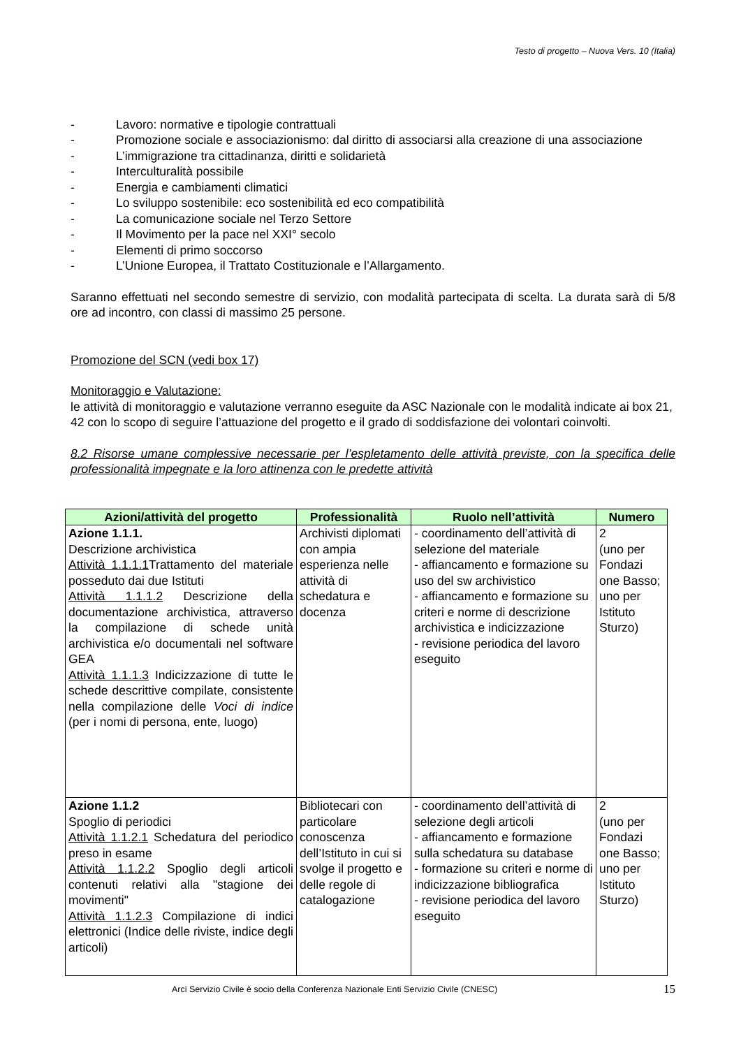Testo di progetto – Nuova Vers. 10 (Italia)
- Lavoro: normative e tipologie contrattuali
- Promozione sociale e associazionismo: dal diritto di associarsi alla creazione di una associazione
- L’immigrazione tra cittadinanza, diritti e solidarietà
- Interculturalità possibile
- Energia e cambiamenti climatici
- Lo sviluppo sostenibile: eco sostenibilità ed eco compatibilità
- La comunicazione sociale nel Terzo Settore
- Il Movimento per la pace nel XXI° secolo
- Elementi di primo soccorso
- L’Unione Europea, il Trattato Costituzionale e l’Allargamento.
Saranno effettuati nel secondo semestre di servizio, con modalità partecipata di scelta. La durata sarà di 5/8 ore ad incontro, con classi di massimo 25 persone.
Promozione del SCN (vedi box 17)
Monitoraggio e Valutazione:
le attività di monitoraggio e valutazione verranno eseguite da ASC Nazionale con le modalità indicate ai box 21, 42 con lo scopo di seguire l’attuazione del progetto e il grado di soddisfazione dei volontari coinvolti.
8.2 Risorse umane complessive necessarie per l’espletamento delle attività previste, con la specifica delle professionalità impegnate e la loro attinenza con le predette attività
| Azioni/attività del progetto | Professionalità | Ruolo nell’attività | Numero |
| --- | --- | --- | --- |
| Azione 1.1.1. Descrizione archivistica Attività 1.1.1.1 Trattamento del materiale posseduto dai due Istituti Attività 1.1.1.2 Descrizione della documentazione archivistica, attraverso la compilazione di schede unità archivistica e/o documentali nel software GEA Attività 1.1.1.3 Indicizzazione di tutte le schede descrittive compilate, consistente nella compilazione delle Voci di indice (per i nomi di persona, ente, luogo) | Archivisti diplomati con ampia esperienza nelle attività di schedatura e docenza | - coordinamento dell’attività di selezione del materiale - affiancamento e formazione su uso del sw archivistico - affiancamento e formazione su criteri e norme di descrizione archivistica e indicizzazione - revisione periodica del lavoro eseguito | 2 (uno per Fondazi one Basso; uno per Istituto Sturzo) |
| Azione 1.1.2 Spoglio di periodici Attività 1.1.2.1 Schedatura del periodico preso in esame Attività 1.1.2.2 Spoglio degli articoli contenuti relativi alla "stagione dei movimenti" Attività 1.1.2.3 Compilazione di indici elettronici (Indice delle riviste, indice degli articoli) | Bibliotecari con particolare conoscenza dell’Istituto in cui si svolge il progetto e delle regole di catalogazione | - coordinamento dell’attività di selezione degli articoli - affiancamento e formazione sulla schedatura su database - formazione su criteri e norme di indicizzazione bibliografica - revisione periodica del lavoro eseguito | 2 (uno per Fondazi one Basso; uno per Istituto Sturzo) |
Arci Servizio Civile è socio della Conferenza Nazionale Enti Servizio Civile (CNESC) 15